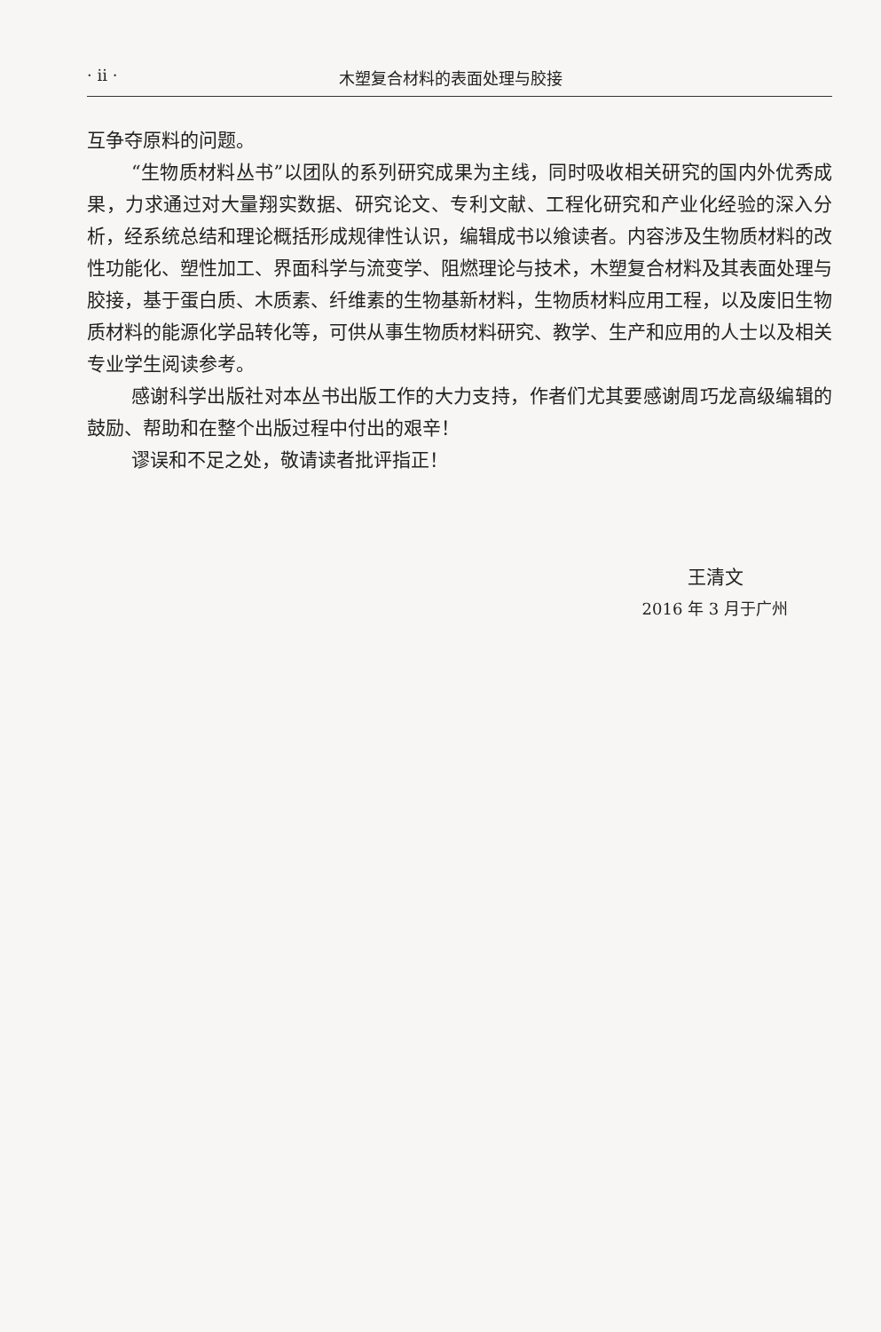· ii · 木塑复合材料的表面处理与胶接
互争夺原料的问题。
“生物质材料丛书”以团队的系列研究成果为主线，同时吸收相关研究的国内外优秀成果，力求通过对大量翔实数据、研究论文、专利文献、工程化研究和产业化经验的深入分析，经系统总结和理论概括形成规律性认识，编辑成书以飨读者。内容涉及生物质材料的改性功能化、塑性加工、界面科学与流变学、阻燃理论与技术，木塑复合材料及其表面处理与胶接，基于蛋白质、木质素、纤维素的生物基新材料，生物质材料应用工程，以及废旧生物质材料的能源化学品转化等，可供从事生物质材料研究、教学、生产和应用的人士以及相关专业学生阅读参考。
感谢科学出版社对本丛书出版工作的大力支持，作者们尤其要感谢周巧龙高级编辑的鼓励、帮助和在整个出版过程中付出的艰辛！
谬误和不足之处，敬请读者批评指正！
王清文
2016 年 3 月于广州